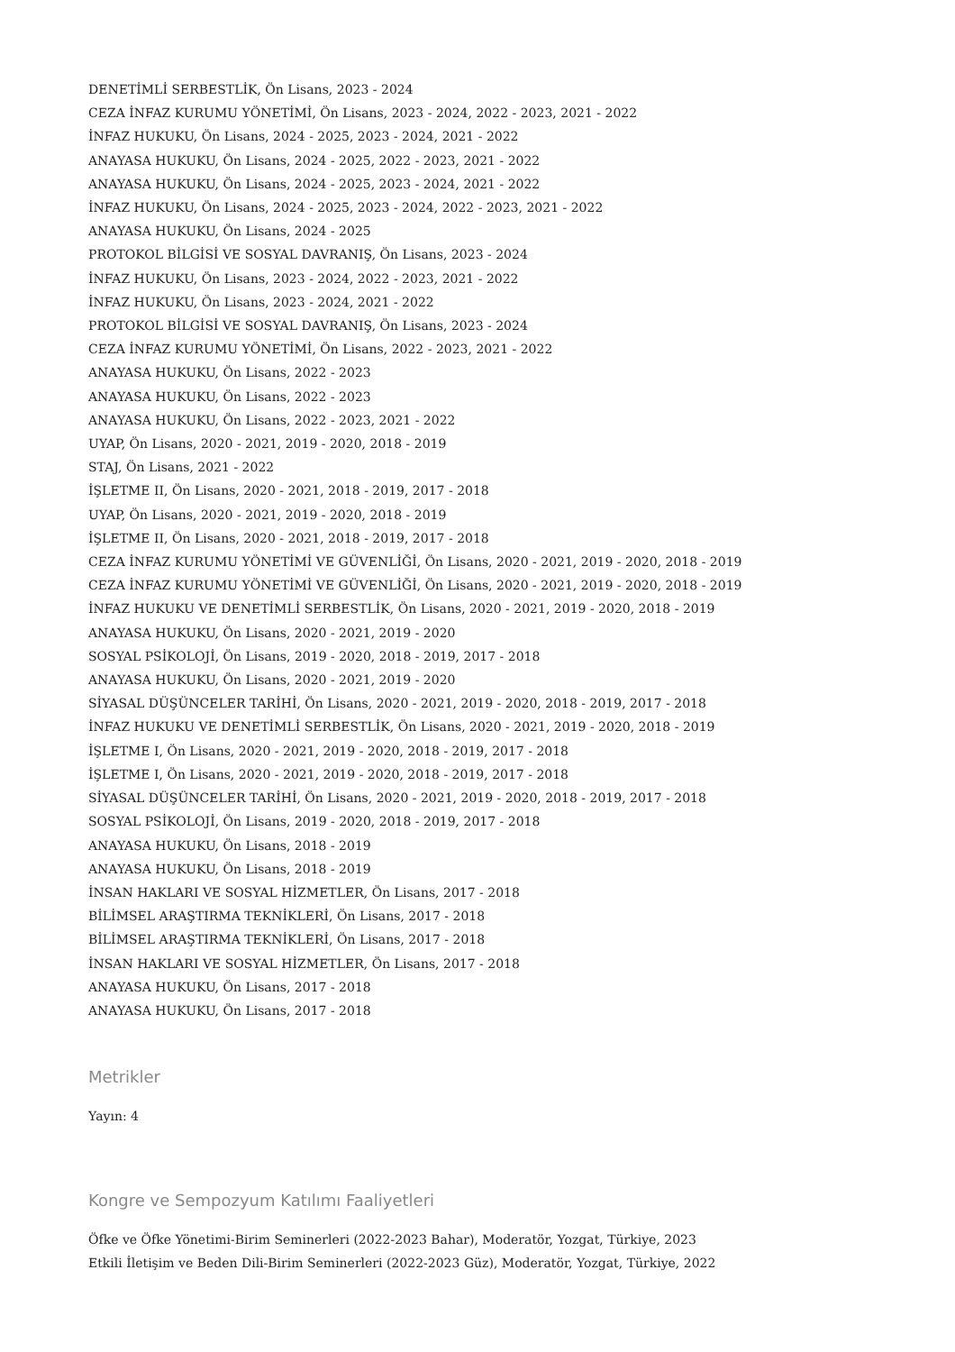DENETİMLİ SERBESTLİK, Ön Lisans, 2023 - 2024
CEZA İNFAZ KURUMU YÖNETİMİ, Ön Lisans, 2023 - 2024, 2022 - 2023, 2021 - 2022
İNFAZ HUKUKU, Ön Lisans, 2024 - 2025, 2023 - 2024, 2021 - 2022
ANAYASA HUKUKU, Ön Lisans, 2024 - 2025, 2022 - 2023, 2021 - 2022
ANAYASA HUKUKU, Ön Lisans, 2024 - 2025, 2023 - 2024, 2021 - 2022
İNFAZ HUKUKU, Ön Lisans, 2024 - 2025, 2023 - 2024, 2022 - 2023, 2021 - 2022
ANAYASA HUKUKU, Ön Lisans, 2024 - 2025
PROTOKOL BİLGİSİ VE SOSYAL DAVRANIŞ, Ön Lisans, 2023 - 2024
İNFAZ HUKUKU, Ön Lisans, 2023 - 2024, 2022 - 2023, 2021 - 2022
İNFAZ HUKUKU, Ön Lisans, 2023 - 2024, 2021 - 2022
PROTOKOL BİLGİSİ VE SOSYAL DAVRANIŞ, Ön Lisans, 2023 - 2024
CEZA İNFAZ KURUMU YÖNETİMİ, Ön Lisans, 2022 - 2023, 2021 - 2022
ANAYASA HUKUKU, Ön Lisans, 2022 - 2023
ANAYASA HUKUKU, Ön Lisans, 2022 - 2023
ANAYASA HUKUKU, Ön Lisans, 2022 - 2023, 2021 - 2022
UYAP, Ön Lisans, 2020 - 2021, 2019 - 2020, 2018 - 2019
STAJ, Ön Lisans, 2021 - 2022
İŞLETME II, Ön Lisans, 2020 - 2021, 2018 - 2019, 2017 - 2018
UYAP, Ön Lisans, 2020 - 2021, 2019 - 2020, 2018 - 2019
İŞLETME II, Ön Lisans, 2020 - 2021, 2018 - 2019, 2017 - 2018
CEZA İNFAZ KURUMU YÖNETİMİ VE GÜVENLİĞİ, Ön Lisans, 2020 - 2021, 2019 - 2020, 2018 - 2019
CEZA İNFAZ KURUMU YÖNETİMİ VE GÜVENLİĞİ, Ön Lisans, 2020 - 2021, 2019 - 2020, 2018 - 2019
İNFAZ HUKUKU VE DENETİMLİ SERBESTLİK, Ön Lisans, 2020 - 2021, 2019 - 2020, 2018 - 2019
ANAYASA HUKUKU, Ön Lisans, 2020 - 2021, 2019 - 2020
SOSYAL PSİKOLOJİ, Ön Lisans, 2019 - 2020, 2018 - 2019, 2017 - 2018
ANAYASA HUKUKU, Ön Lisans, 2020 - 2021, 2019 - 2020
SİYASAL DÜŞÜNCELER TARİHİ, Ön Lisans, 2020 - 2021, 2019 - 2020, 2018 - 2019, 2017 - 2018
İNFAZ HUKUKU VE DENETİMLİ SERBESTLİK, Ön Lisans, 2020 - 2021, 2019 - 2020, 2018 - 2019
İŞLETME I, Ön Lisans, 2020 - 2021, 2019 - 2020, 2018 - 2019, 2017 - 2018
İŞLETME I, Ön Lisans, 2020 - 2021, 2019 - 2020, 2018 - 2019, 2017 - 2018
SİYASAL DÜŞÜNCELER TARİHİ, Ön Lisans, 2020 - 2021, 2019 - 2020, 2018 - 2019, 2017 - 2018
SOSYAL PSİKOLOJİ, Ön Lisans, 2019 - 2020, 2018 - 2019, 2017 - 2018
ANAYASA HUKUKU, Ön Lisans, 2018 - 2019
ANAYASA HUKUKU, Ön Lisans, 2018 - 2019
İNSAN HAKLARI VE SOSYAL HİZMETLER, Ön Lisans, 2017 - 2018
BİLİMSEL ARAŞTIRMA TEKNİKLERİ, Ön Lisans, 2017 - 2018
BİLİMSEL ARAŞTIRMA TEKNİKLERİ, Ön Lisans, 2017 - 2018
İNSAN HAKLARI VE SOSYAL HİZMETLER, Ön Lisans, 2017 - 2018
ANAYASA HUKUKU, Ön Lisans, 2017 - 2018
ANAYASA HUKUKU, Ön Lisans, 2017 - 2018
Metrikler
Yayın: 4
Kongre ve Sempozyum Katılımı Faaliyetleri
Öfke ve Öfke Yönetimi-Birim Seminerleri (2022-2023 Bahar), Moderatör, Yozgat, Türkiye, 2023
Etkili İletişim ve Beden Dili-Birim Seminerleri (2022-2023 Güz), Moderatör, Yozgat, Türkiye, 2022